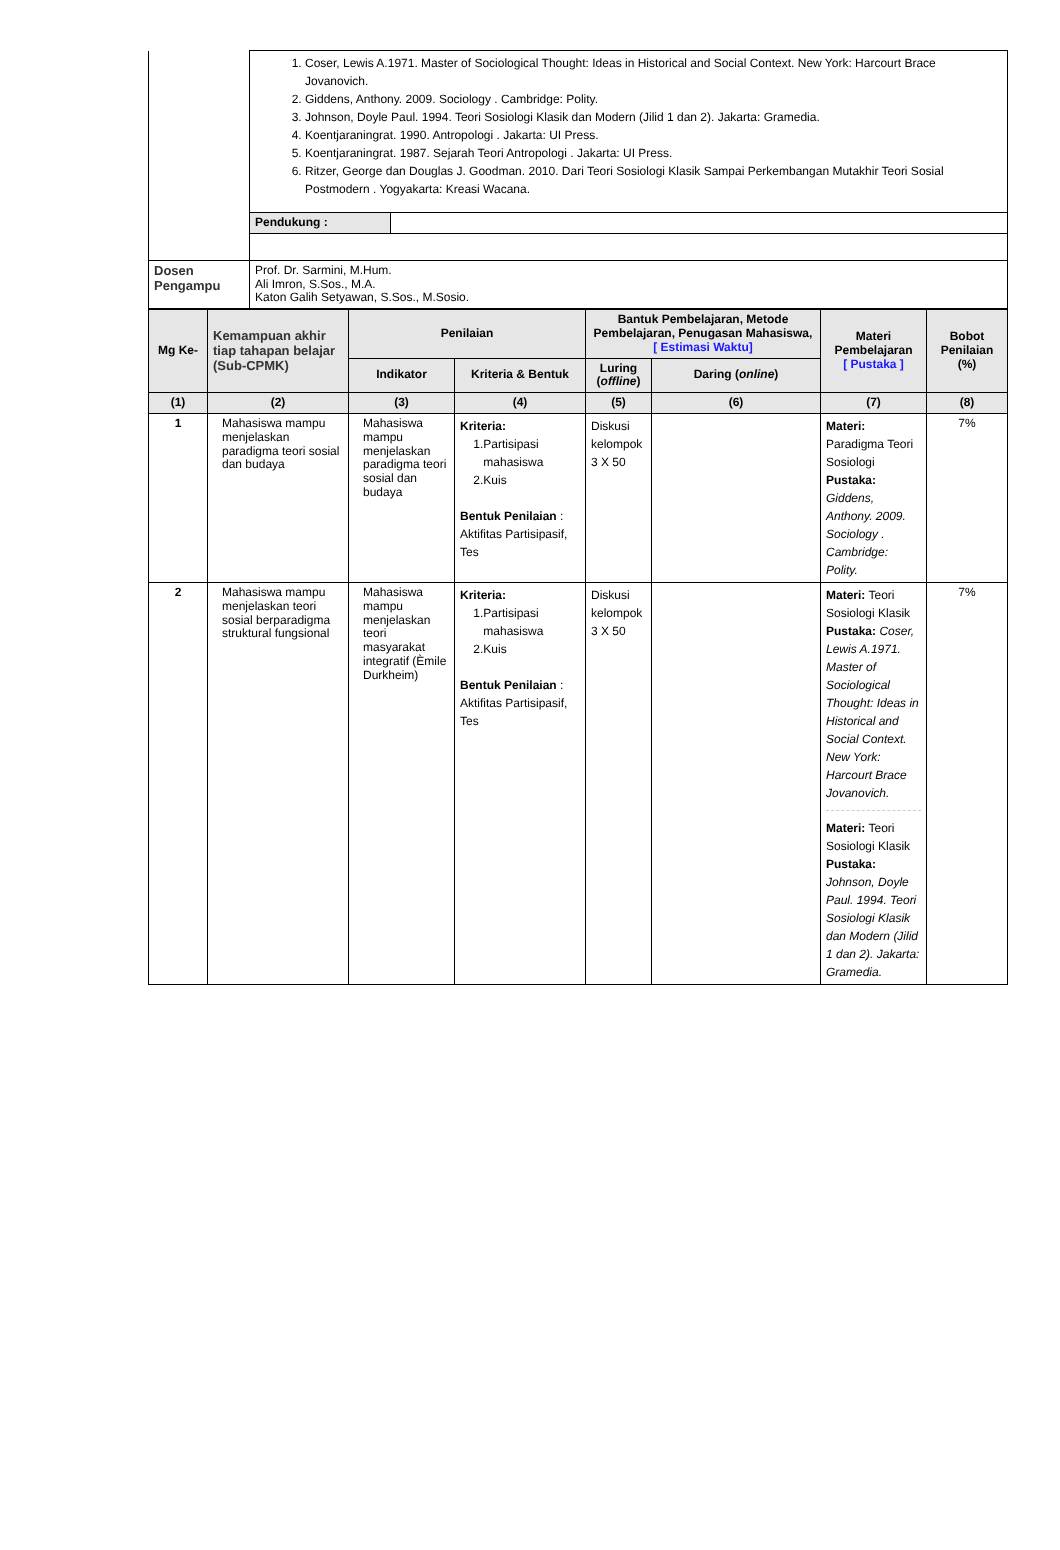| | 1. Coser, Lewis A.1971. Master of Sociological Thought: Ideas in Historical and Social Context. New York: Harcourt Brace Jovanovich. 2. Giddens, Anthony. 2009. Sociology . Cambridge: Polity. 3. Johnson, Doyle Paul. 1994. Teori Sosiologi Klasik dan Modern (Jilid 1 dan 2). Jakarta: Gramedia. 4. Koentjaraningrat. 1990. Antropologi . Jakarta: UI Press. 5. Koentjaraningrat. 1987. Sejarah Teori Antropologi . Jakarta: UI Press. 6. Ritzer, George dan Douglas J. Goodman. 2010. Dari Teori Sosiologi Klasik Sampai Perkembangan Mutakhir Teori Sosial Postmodern . Yogyakarta: Kreasi Wacana. | |
| | Pendukung : | |
| Dosen Pengampu | Prof. Dr. Sarmini, M.Hum. Ali Imron, S.Sos., M.A. Katon Galih Setyawan, S.Sos., M.Sosio. | |
| Mg Ke- | Kemampuan akhir tiap tahapan belajar (Sub-CPMK) | Penilaian | | Bantuk Pembelajaran, Metode Pembelajaran, Penugasan Mahasiswa, [ Estimasi Waktu] | | Materi Pembelajaran [ Pustaka ] | Bobot Penilaian (%) |
| --- | --- | --- | --- | --- | --- | --- | --- |
| | | Indikator | Kriteria & Bentuk | Luring ( offline ) | Daring ( online ) | | |
| (1) | (2) | (3) | (4) | (5) | (6) | (7) | (8) |
| 1 | Mahasiswa mampu menjelaskan paradigma teori sosial dan budaya | Mahasiswa mampu menjelaskan paradigma teori sosial dan budaya | Kriteria: 1.Partisipasi mahasiswa 2.Kuis Bentuk Penilaian : Aktifitas Partisipasif, Tes | Diskusi kelompok 3 X 50 | | Materi: Paradigma Teori Sosiologi Pustaka: Giddens, Anthony. 2009. Sociology . Cambridge: Polity. | 7% |
| 2 | Mahasiswa mampu menjelaskan teori sosial berparadigma struktural fungsional | Mahasiswa mampu menjelaskan teori masyarakat integratif (Èmile Durkheim) | Kriteria: 1.Partisipasi mahasiswa 2.Kuis Bentuk Penilaian : Aktifitas Partisipasif, Tes | Diskusi kelompok 3 X 50 | | Materi: Teori Sosiologi Klasik Pustaka: Coser, Lewis A.1971. Master of Sociological Thought: Ideas in Historical and Social Context. New York: Harcourt Brace Jovanovich. Materi: Teori Sosiologi Klasik Pustaka: Johnson, Doyle Paul. 1994. Teori Sosiologi Klasik dan Modern (Jilid 1 dan 2). Jakarta: Gramedia. | 7% |